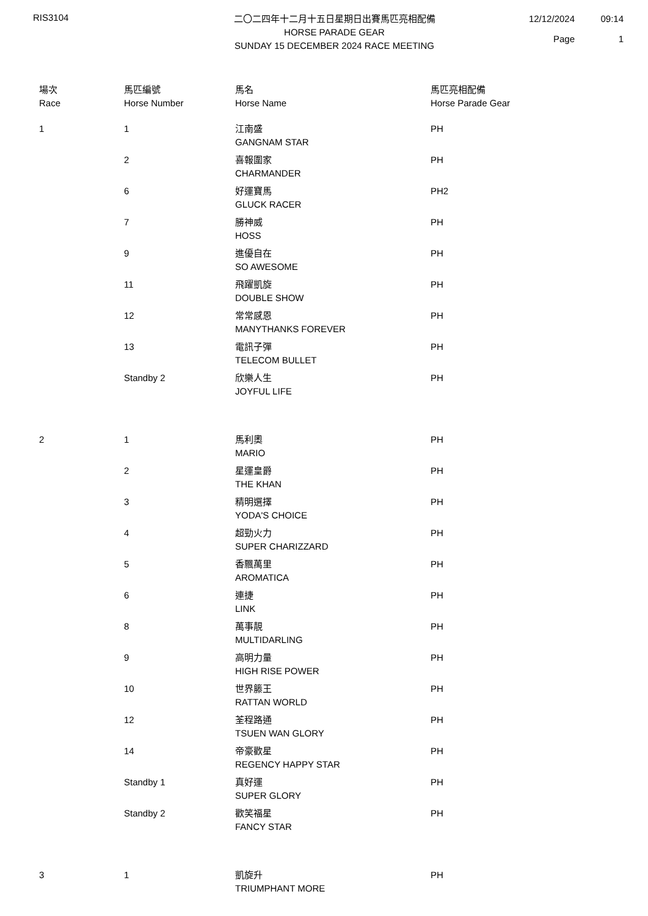RIS3104
二〇二四年十二月十五日星期日出賽馬匹亮相配備
HORSE PARADE GEAR
SUNDAY 15 DECEMBER 2024 RACE MEETING
12/12/2024 09:14 Page 1
| 場次 Race | 馬匹編號 Horse Number | 馬名 Horse Name | 馬匹亮相配備 Horse Parade Gear |
| --- | --- | --- | --- |
| 1 | 1 | 江南盛 GANGNAM STAR | PH |
| | 2 | 喜報圍家 CHARMANDER | PH |
| | 6 | 好運寶馬 GLUCK RACER | PH2 |
| | 7 | 勝神威 HOSS | PH |
| | 9 | 進優自在 SO AWESOME | PH |
| | 11 | 飛躍凱旋 DOUBLE SHOW | PH |
| | 12 | 常常感恩 MANYTHANKS FOREVER | PH |
| | 13 | 電訊子彈 TELECOM BULLET | PH |
| | Standby 2 | 欣樂人生 JOYFUL LIFE | PH |
| 2 | 1 | 馬利奧 MARIO | PH |
| | 2 | 星運皇爵 THE KHAN | PH |
| | 3 | 精明選擇 YODA'S CHOICE | PH |
| | 4 | 超勁火力 SUPER CHARIZZARD | PH |
| | 5 | 香飄萬里 AROMATICA | PH |
| | 6 | 連捷 LINK | PH |
| | 8 | 萬事靚 MULTIDARLING | PH |
| | 9 | 高明力量 HIGH RISE POWER | PH |
| | 10 | 世界籐王 RATTAN WORLD | PH |
| | 12 | 荃程路通 TSUEN WAN GLORY | PH |
| | 14 | 帝豪歡星 REGENCY HAPPY STAR | PH |
| | Standby 1 | 真好運 SUPER GLORY | PH |
| | Standby 2 | 歡笑福星 FANCY STAR | PH |
| 3 | 1 | 凱旋升 TRIUMPHANT MORE | PH |